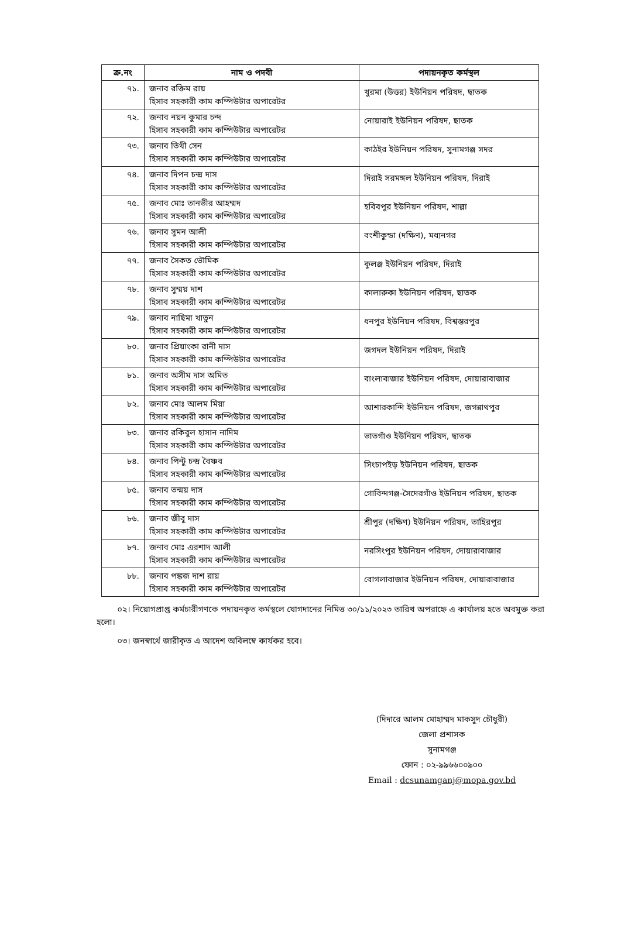| ক্র.নং | নাম ও পদবী | পদায়নকৃত কর্মস্থল |
| --- | --- | --- |
| ৭১. | জনাব রক্তিম রায় হিসাব সহকারী কাম কম্পিউটার অপারেটর | খুরমা (উত্তর) ইউনিয়ন পরিষদ, ছাতক |
| ৭২. | জনাব নয়ন কুমার চন্দ হিসাব সহকারী কাম কম্পিউটার অপারেটর | নোয়ারাই ইউনিয়ন পরিষদ, ছাতক |
| ৭৩. | জনাব তিথী সেন হিসাব সহকারী কাম কম্পিউটার অপারেটর | কাঠইর ইউনিয়ন পরিষদ, সুনামগঞ্জ সদর |
| ৭৪. | জনাব দিপন চন্দ্র দাস হিসাব সহকারী কাম কম্পিউটার অপারেটর | দিরাই সরমঙ্গল ইউনিয়ন পরিষদ, দিরাই |
| ৭৫. | জনাব মোঃ তানভীর আহম্মদ হিসাব সহকারী কাম কম্পিউটার অপারেটর | হবিবপুর ইউনিয়ন পরিষদ, শাল্লা |
| ৭৬. | জনাব সুমন আলী হিসাব সহকারী কাম কম্পিউটার অপারেটর | বংশীকুন্ডা (দক্ষিণ), মধ্যনগর |
| ৭৭. | জনাব সৈকত ভৌমিক হিসাব সহকারী কাম কম্পিউটার অপারেটর | কুলঞ্জ ইউনিয়ন পরিষদ, দিরাই |
| ৭৮. | জনাব সুম্ময় দাশ হিসাব সহকারী কাম কম্পিউটার অপারেটর | কালারুকা ইউনিয়ন পরিষদ, ছাতক |
| ৭৯. | জনাব নাছিমা খাতুন হিসাব সহকারী কাম কম্পিউটার অপারেটর | ধনপুর ইউনিয়ন পরিষদ, বিশ্বম্ভরপুর |
| ৮০. | জনাব প্রিয়াংকা রানী দাস হিসাব সহকারী কাম কম্পিউটার অপারেটর | জগদল ইউনিয়ন পরিষদ, দিরাই |
| ৮১. | জনাব অসীম দাস অমিত হিসাব সহকারী কাম কম্পিউটার অপারেটর | বাংলাবাজার ইউনিয়ন পরিষদ, দোয়ারাবাজার |
| ৮২. | জনাব মোঃ আলম মিয়া হিসাব সহকারী কাম কম্পিউটার অপারেটর | আশারকান্দি ইউনিয়ন পরিষদ, জগন্নাথপুর |
| ৮৩. | জনাব রকিবুল হাসান নাদিম হিসাব সহকারী কাম কম্পিউটার অপারেটর | ভাতগাঁও ইউনিয়ন পরিষদ, ছাতক |
| ৮৪. | জনাব পিন্টু চন্দ্র বৈষ্ণব হিসাব সহকারী কাম কম্পিউটার অপারেটর | সিংচাপইড় ইউনিয়ন পরিষদ, ছাতক |
| ৮৫. | জনাব তন্ময় দাস হিসাব সহকারী কাম কম্পিউটার অপারেটর | গোবিন্দগঞ্জ-সৈদেরগাঁও ইউনিয়ন পরিষদ, ছাতক |
| ৮৬. | জনাব জীবু দাস হিসাব সহকারী কাম কম্পিউটার অপারেটর | শ্রীপুর (দক্ষিণ) ইউনিয়ন পরিষদ, তাহিরপুর |
| ৮৭. | জনাব মোঃ এরশাদ আলী হিসাব সহকারী কাম কম্পিউটার অপারেটর | নরসিংপুর ইউনিয়ন পরিষদ, দোয়ারাবাজার |
| ৮৮. | জনাব পঙ্কজ দাশ রায় হিসাব সহকারী কাম কম্পিউটার অপারেটর | বোগলাবাজার ইউনিয়ন পরিষদ, দোয়ারাবাজার |
০২। নিয়োগপ্রাপ্ত কর্মচারীগণকে পদায়নকৃত কর্মস্থলে যোগদানের নিমিত্ত ৩০/১১/২০২৩ তারিখ অপরাহ্নে এ কার্যালয় হতে অবমুক্ত করা হলো।
০৩। জনস্বার্থে জারীকৃত এ আদেশ অবিলম্বে কার্যকর হবে।
(দিদারে আলম মোহাম্মদ মাকসুদ চৌধুরী)
জেলা প্রশাসক
সুনামগঞ্জ
ফোন : ০২-৯৯৬৬০০৯০০
Email : dcsunamganj@mopa.gov.bd